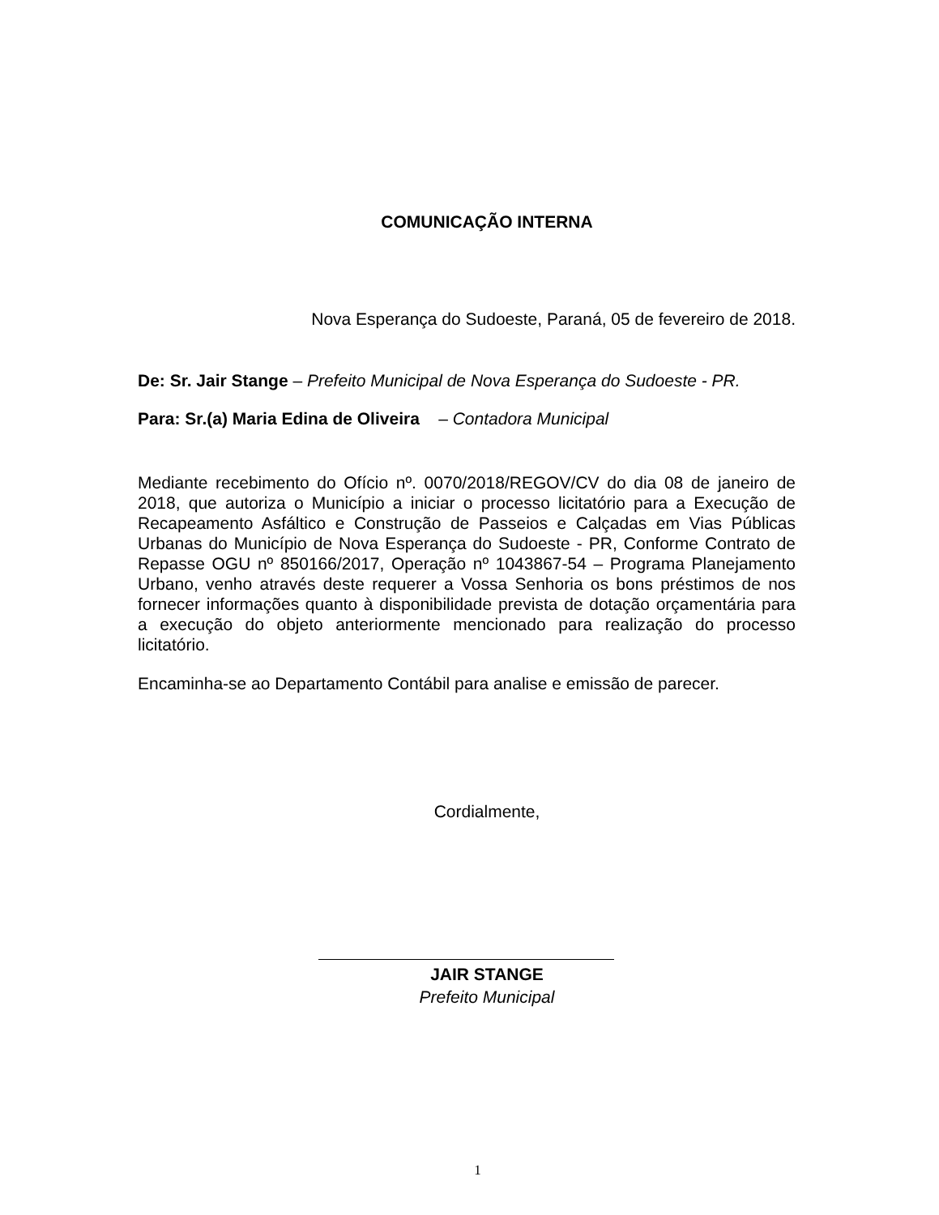COMUNICAÇÃO INTERNA
Nova Esperança do Sudoeste, Paraná, 05 de fevereiro de 2018.
De: Sr. Jair Stange – Prefeito Municipal de Nova Esperança do Sudoeste - PR.
Para: Sr.(a) Maria Edina de Oliveira – Contadora Municipal
Mediante recebimento do Ofício nº. 0070/2018/REGOV/CV do dia 08 de janeiro de 2018, que autoriza o Município a iniciar o processo licitatório para a Execução de Recapeamento Asfáltico e Construção de Passeios e Calçadas em Vias Públicas Urbanas do Município de Nova Esperança do Sudoeste - PR, Conforme Contrato de Repasse OGU nº 850166/2017, Operação nº 1043867-54 – Programa Planejamento Urbano, venho através deste requerer a Vossa Senhoria os bons préstimos de nos fornecer informações quanto à disponibilidade prevista de dotação orçamentária para a execução do objeto anteriormente mencionado para realização do processo licitatório.
Encaminha-se ao Departamento Contábil para analise e emissão de parecer.
Cordialmente,
JAIR STANGE
Prefeito Municipal
1